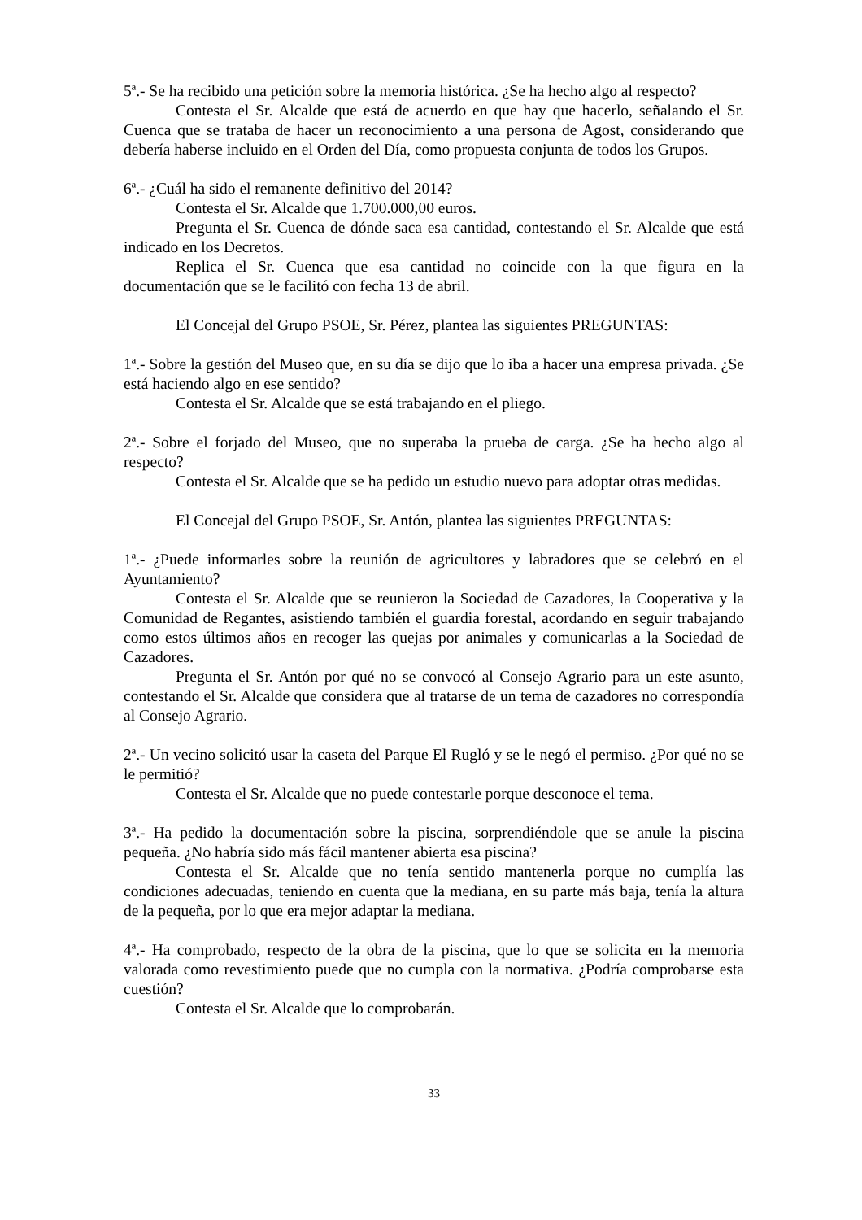5ª.- Se ha recibido una petición sobre la memoria histórica. ¿Se ha hecho algo al respecto?
Contesta el Sr. Alcalde que está de acuerdo en que hay que hacerlo, señalando el Sr. Cuenca que se trataba de hacer un reconocimiento a una persona de Agost, considerando que debería haberse incluido en el Orden del Día, como propuesta conjunta de todos los Grupos.
6ª.- ¿Cuál ha sido el remanente definitivo del 2014?
Contesta el Sr. Alcalde que 1.700.000,00 euros.
Pregunta el Sr. Cuenca de dónde saca esa cantidad, contestando el Sr. Alcalde que está indicado en los Decretos.
Replica el Sr. Cuenca que esa cantidad no coincide con la que figura en la documentación que se le facilitó con fecha 13 de abril.
El Concejal del Grupo PSOE, Sr. Pérez, plantea las siguientes PREGUNTAS:
1ª.- Sobre la gestión del Museo que, en su día se dijo que lo iba a hacer una empresa privada. ¿Se está haciendo algo en ese sentido?
Contesta el Sr. Alcalde que se está trabajando en el pliego.
2ª.- Sobre el forjado del Museo, que no superaba la prueba de carga. ¿Se ha hecho algo al respecto?
Contesta el Sr. Alcalde que se ha pedido un estudio nuevo para adoptar otras medidas.
El Concejal del Grupo PSOE, Sr. Antón, plantea las siguientes PREGUNTAS:
1ª.- ¿Puede informarles sobre la reunión de agricultores y labradores que se celebró en el Ayuntamiento?
Contesta el Sr. Alcalde que se reunieron la Sociedad de Cazadores, la Cooperativa y la Comunidad de Regantes, asistiendo también el guardia forestal, acordando en seguir trabajando como estos últimos años en recoger las quejas por animales y comunicarlas a la Sociedad de Cazadores.
Pregunta el Sr. Antón por qué no se convocó al Consejo Agrario para un este asunto, contestando el Sr. Alcalde que considera que al tratarse de un tema de cazadores no correspondía al Consejo Agrario.
2ª.- Un vecino solicitó usar la caseta del Parque El Rugló y se le negó el permiso. ¿Por qué no se le permitió?
Contesta el Sr. Alcalde que no puede contestarle porque desconoce el tema.
3ª.- Ha pedido la documentación sobre la piscina, sorprendiéndole que se anule la piscina pequeña. ¿No habría sido más fácil mantener abierta esa piscina?
Contesta el Sr. Alcalde que no tenía sentido mantenerla porque no cumplía las condiciones adecuadas, teniendo en cuenta que la mediana, en su parte más baja, tenía la altura de la pequeña, por lo que era mejor adaptar la mediana.
4ª.- Ha comprobado, respecto de la obra de la piscina, que lo que se solicita en la memoria valorada como revestimiento puede que no cumpla con la normativa. ¿Podría comprobarse esta cuestión?
Contesta el Sr. Alcalde que lo comprobarán.
33